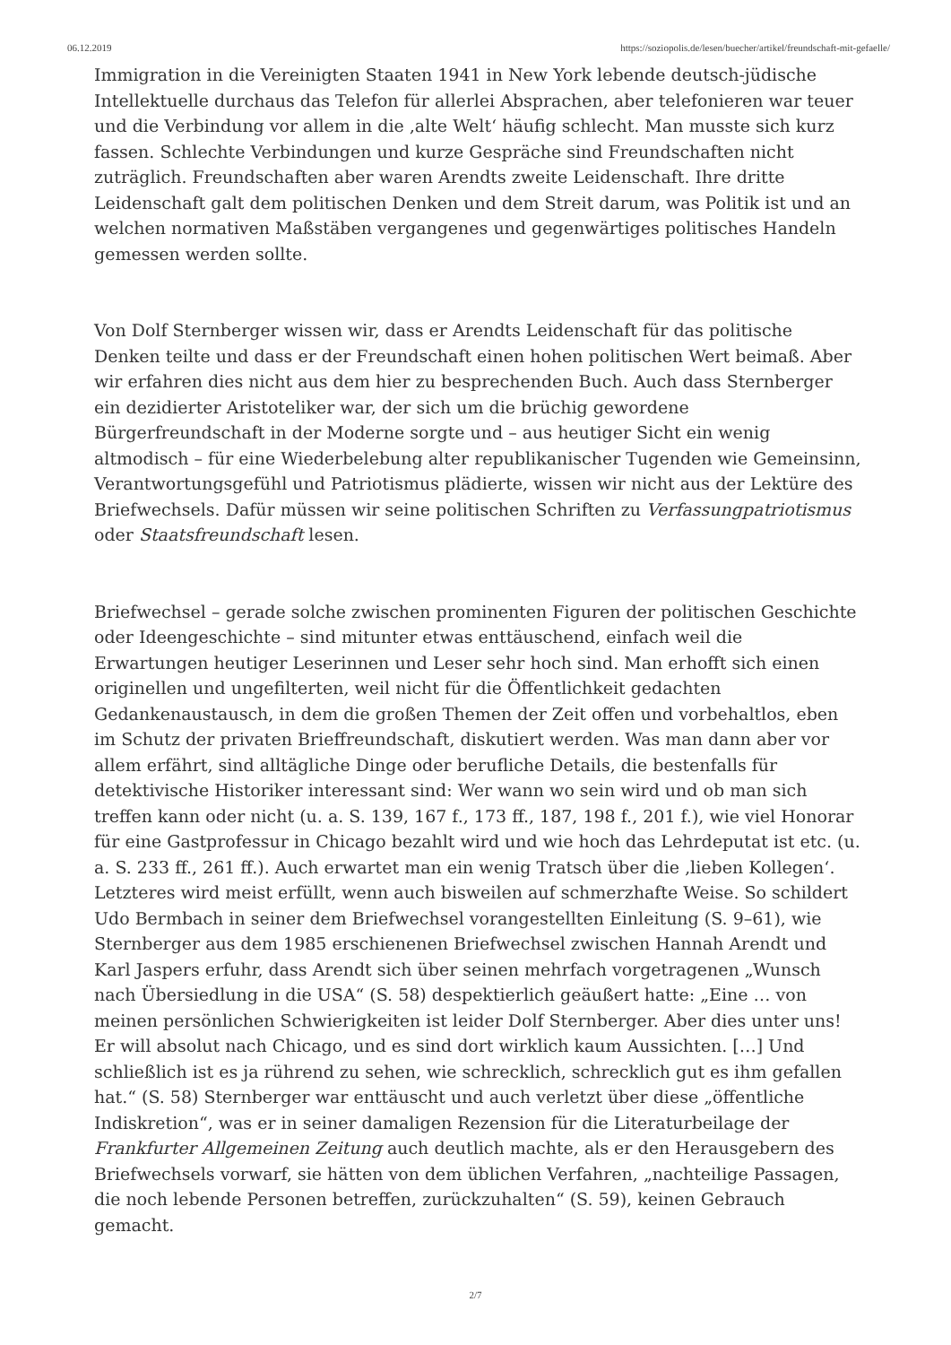06.12.2019 https://soziopolis.de/lesen/buecher/artikel/freundschaft-mit-gefaelle/
Immigration in die Vereinigten Staaten 1941 in New York lebende deutsch-jüdische Intellektuelle durchaus das Telefon für allerlei Absprachen, aber telefonieren war teuer und die Verbindung vor allem in die ‚alte Welt‘ häufig schlecht. Man musste sich kurz fassen. Schlechte Verbindungen und kurze Gespräche sind Freundschaften nicht zuträglich. Freundschaften aber waren Arendts zweite Leidenschaft. Ihre dritte Leidenschaft galt dem politischen Denken und dem Streit darum, was Politik ist und an welchen normativen Maßstäben vergangenes und gegenwärtiges politisches Handeln gemessen werden sollte.
Von Dolf Sternberger wissen wir, dass er Arendts Leidenschaft für das politische Denken teilte und dass er der Freundschaft einen hohen politischen Wert beimaß. Aber wir erfahren dies nicht aus dem hier zu besprechenden Buch. Auch dass Sternberger ein dezidierter Aristoteliker war, der sich um die brüchig gewordene Bürgerfreundschaft in der Moderne sorgte und – aus heutiger Sicht ein wenig altmodisch – für eine Wiederbelebung alter republikanischer Tugenden wie Gemeinsinn, Verantwortungsgefühl und Patriotismus plädierte, wissen wir nicht aus der Lektüre des Briefwechsels. Dafür müssen wir seine politischen Schriften zu Verfassungpatriotismus oder Staatsfreundschaft lesen.
Briefwechsel – gerade solche zwischen prominenten Figuren der politischen Geschichte oder Ideengeschichte – sind mitunter etwas enttäuschend, einfach weil die Erwartungen heutiger Leserinnen und Leser sehr hoch sind. Man erhofft sich einen originellen und ungefilterten, weil nicht für die Öffentlichkeit gedachten Gedankenaustausch, in dem die großen Themen der Zeit offen und vorbehaltlos, eben im Schutz der privaten Brieffreundschaft, diskutiert werden. Was man dann aber vor allem erfährt, sind alltägliche Dinge oder berufliche Details, die bestenfalls für detektivische Historiker interessant sind: Wer wann wo sein wird und ob man sich treffen kann oder nicht (u. a. S. 139, 167 f., 173 ff., 187, 198 f., 201 f.), wie viel Honorar für eine Gastprofessur in Chicago bezahlt wird und wie hoch das Lehrdeputat ist etc. (u. a. S. 233 ff., 261 ff.). Auch erwartet man ein wenig Tratsch über die ‚lieben Kollegen‘. Letzteres wird meist erfüllt, wenn auch bisweilen auf schmerzhafte Weise. So schildert Udo Bermbach in seiner dem Briefwechsel vorangestellten Einleitung (S. 9–61), wie Sternberger aus dem 1985 erschienenen Briefwechsel zwischen Hannah Arendt und Karl Jaspers erfuhr, dass Arendt sich über seinen mehrfach vorgetragenen „Wunsch nach Übersiedlung in die USA“ (S. 58) despektierlich geäußert hatte: „Eine … von meinen persönlichen Schwierigkeiten ist leider Dolf Sternberger. Aber dies unter uns! Er will absolut nach Chicago, und es sind dort wirklich kaum Aussichten. […] Und schließlich ist es ja rührend zu sehen, wie schrecklich, schrecklich gut es ihm gefallen hat.“ (S. 58) Sternberger war enttäuscht und auch verletzt über diese „öffentliche Indiskretion“, was er in seiner damaligen Rezension für die Literaturbeilage der Frankfurter Allgemeinen Zeitung auch deutlich machte, als er den Herausgebern des Briefwechsels vorwarf, sie hätten von dem üblichen Verfahren, „nachteilige Passagen, die noch lebende Personen betreffen, zurückzuhalten“ (S. 59), keinen Gebrauch gemacht.
2/7